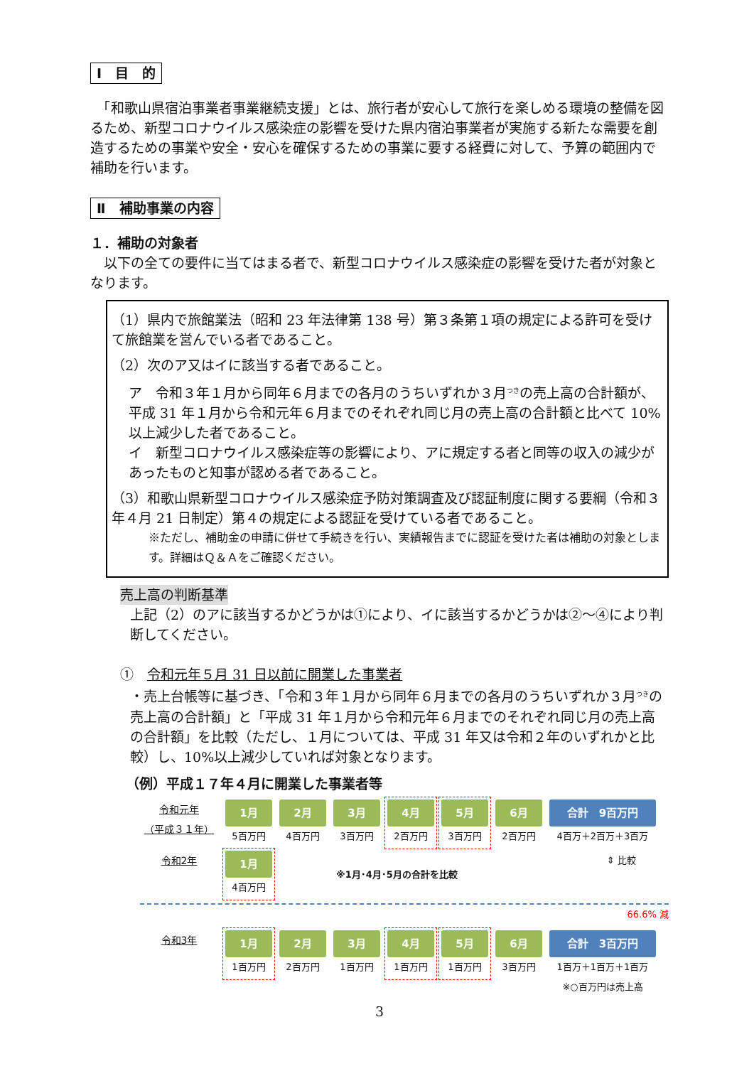Ⅰ　目　的
　「和歌山県宿泊事業者事業継続支援」とは、旅行者が安心して旅行を楽しめる環境の整備を図るため、新型コロナウイルス感染症の影響を受けた県内宿泊事業者が実施する新たな需要を創造するための事業や安全・安心を確保するための事業に要する経費に対して、予算の範囲内で補助を行います。
Ⅱ　補助事業の内容
１．補助の対象者
　以下の全ての要件に当てはまる者で、新型コロナウイルス感染症の影響を受けた者が対象となります。
（1）県内で旅館業法（昭和 23 年法律第 138 号）第３条第１項の規定による許可を受けて旅館業を営んでいる者であること。
（2）次のア又はイに該当する者であること。
ア　令和３年１月から同年６月までの各月のうちいずれか３月<sup>つき</sup>の売上高の合計額が、平成 31 年１月から令和元年６月までのそれぞれ同じ月の売上高の合計額と比べて 10%以上減少した者であること。
イ　新型コロナウイルス感染症等の影響により、アに規定する者と同等の収入の減少があったものと知事が認める者であること。
（3）和歌山県新型コロナウイルス感染症予防対策調査及び認証制度に関する要綱（令和３年４月 21 日制定）第４の規定による認証を受けている者であること。
※ただし、補助金の申請に併せて手続きを行い、実績報告までに認証を受けた者は補助の対象とします。詳細はＱ＆Ａをご確認ください。
売上高の判断基準
上記（2）のアに該当するかどうかは①により、イに該当するかどうかは②～④により判断してください。
①　令和元年５月 31 日以前に開業した事業者
・売上台帳等に基づき、「令和３年１月から同年６月までの各月のうちいずれか３月<sup>つき</sup>の売上高の合計額」と「平成 31 年１月から令和元年６月までのそれぞれ同じ月の売上高の合計額」を比較（ただし、１月については、平成 31 年又は令和２年のいずれかと比較）し、10%以上減少していれば対象となります。
（例）平成１７年４月に開業した事業者等
令和元年
（平成３１年）
1月
5百万円
2月
4百万円
3月
3百万円
4月
2百万円
5月
3百万円
6月
2百万円
合計　9百万円
4百万＋2百万＋3百万
令和2年
1月
4百万円
※1月･4月･5月の合計を比較
⇕ 比較
66.6% 減
令和3年
1月
1百万円
2月
2百万円
3月
1百万円
4月
1百万円
5月
1百万円
6月
3百万円
合計　3百万円
1百万＋1百万＋1百万
※○百万円は売上高
3